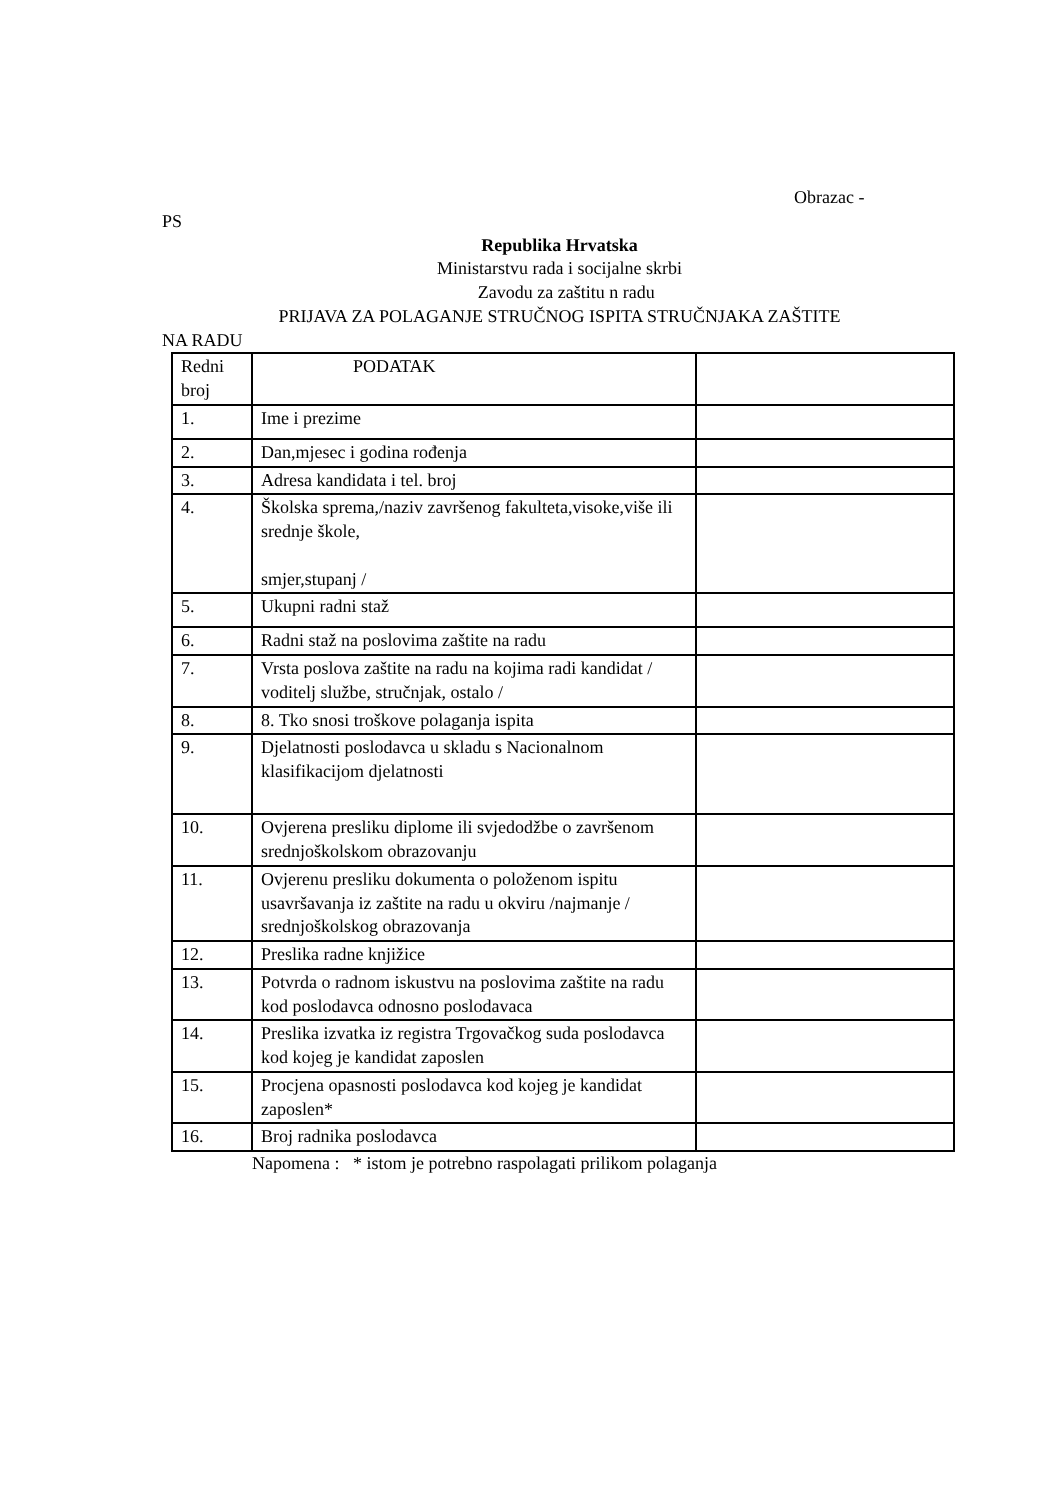Obrazac -
PS
Republika Hrvatska
Ministarstvu rada i socijalne skrbi
Zavodu za zaštitu n radu
PRIJAVA ZA POLAGANJE STRUČNOG ISPITA STRUČNJAKA ZAŠTITE
NA RADU
| Redni broj | PODATAK | |
| 1. | Ime i prezime | |
| 2. | Dan,mjesec i godina rođenja | |
| 3. | Adresa kandidata i tel. broj | |
| 4. | Školska sprema,/naziv završenog fakulteta,visoke,više ili srednje škole, smjer,stupanj / | |
| 5. | Ukupni radni staž | |
| 6. | Radni staž na poslovima zaštite na radu | |
| 7. | Vrsta poslova zaštite na radu na kojima radi kandidat / voditelj službe, stručnjak, ostalo / | |
| 8. | 8. Tko snosi troškove polaganja ispita | |
| 9. | Djelatnosti poslodavca u skladu s Nacionalnom klasifikacijom djelatnosti | |
| 10. | Ovjerena presliku diplome ili svjedodžbe o završenom srednjoškolskom obrazovanju | |
| 11. | Ovjerenu presliku dokumenta o položenom ispitu usavršavanja iz zaštite na radu u okviru /najmanje / srednjoškolskog obrazovanja | |
| 12. | Preslika radne knjižice | |
| 13. | Potvrda o radnom iskustvu na poslovima zaštite na radu kod poslodavca odnosno poslodavaca | |
| 14. | Preslika izvatka iz registra Trgovačkog suda poslodavca kod kojeg je kandidat zaposlen | |
| 15. | Procjena opasnosti poslodavca kod kojeg je kandidat zaposlen* | |
| 16. | Broj radnika poslodavca | |
Napomena : * istom je potrebno raspolagati prilikom polaganja